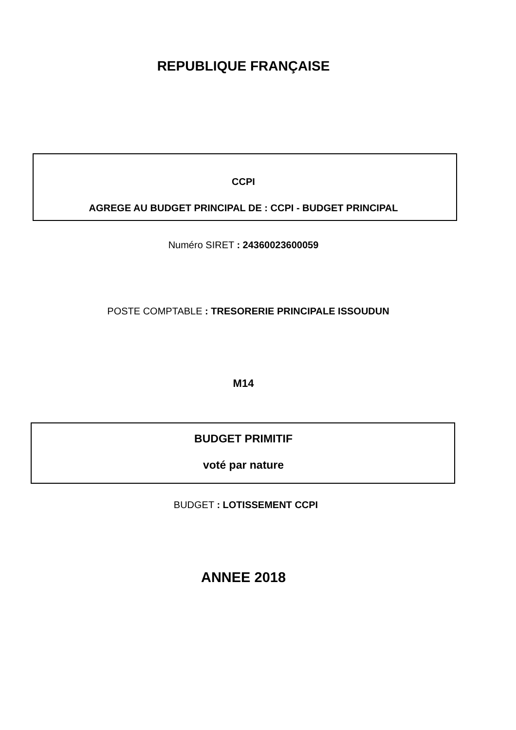REPUBLIQUE FRANÇAISE
CCPI
AGREGE AU BUDGET PRINCIPAL DE : CCPI - BUDGET PRINCIPAL
Numéro SIRET : 24360023600059
POSTE COMPTABLE : TRESORERIE PRINCIPALE ISSOUDUN
M14
BUDGET PRIMITIF
voté par nature
BUDGET : LOTISSEMENT CCPI
ANNEE 2018